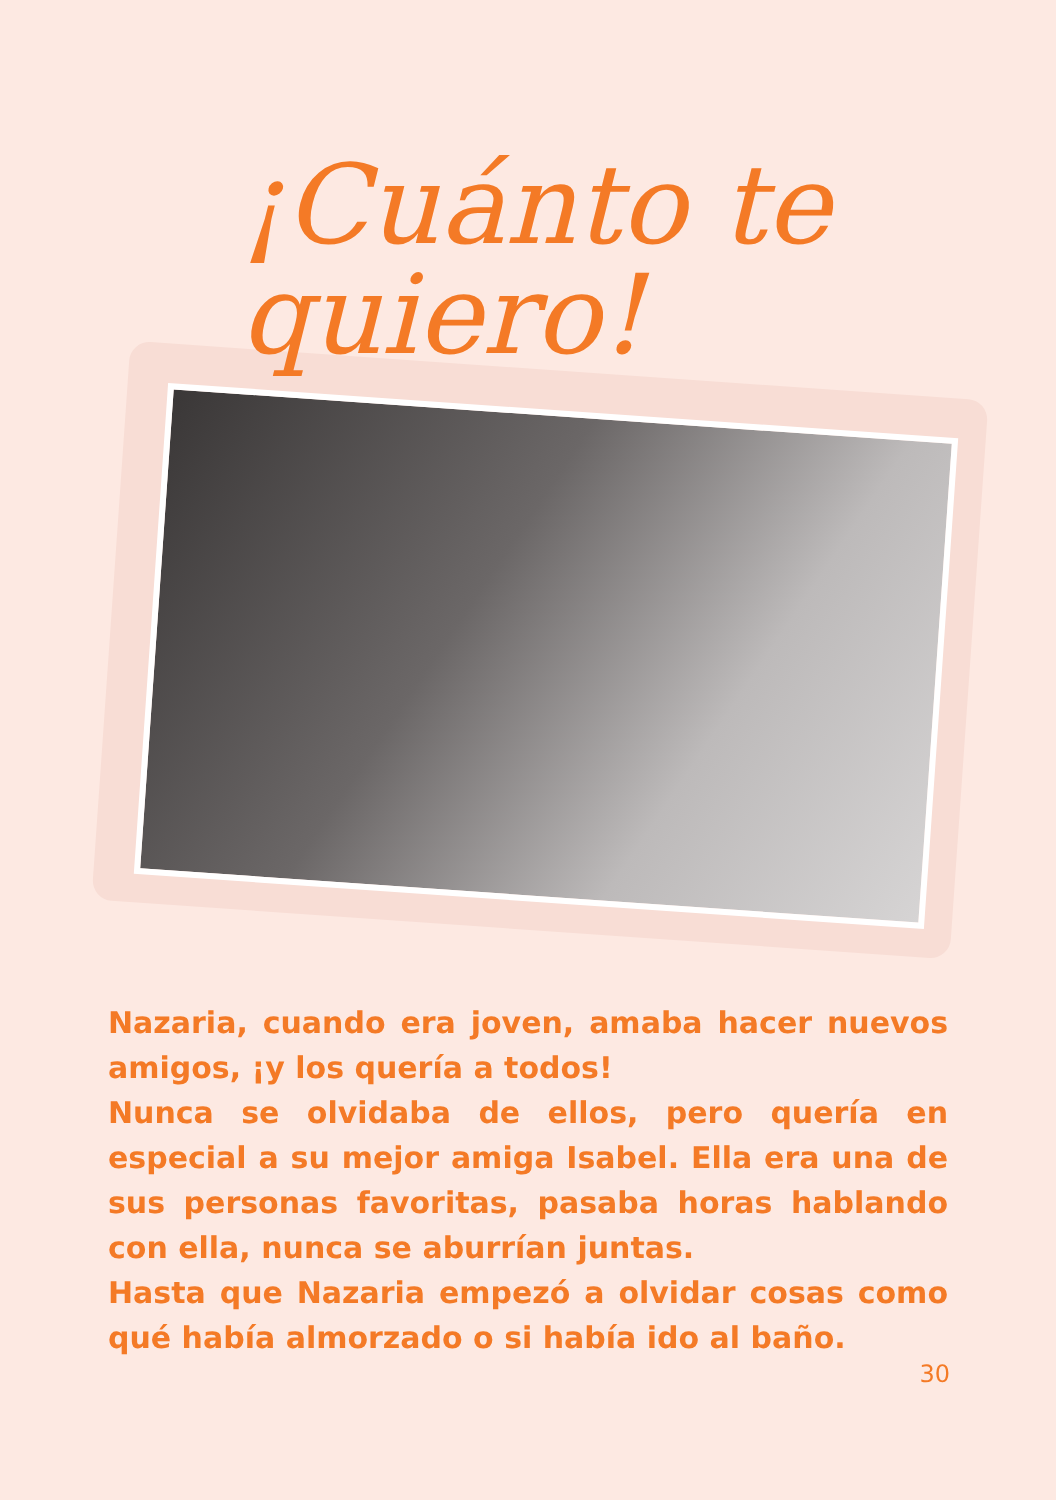¡Cuánto te quiero!
Nazaria, cuando era joven, amaba hacer nuevos amigos, ¡y los quería a todos!
Nunca se olvidaba de ellos, pero quería en especial a su mejor amiga Isabel. Ella era una de sus personas favoritas, pasaba horas hablando con ella, nunca se aburrían juntas.
Hasta que Nazaria empezó a olvidar cosas como qué había almorzado o si había ido al baño.
30